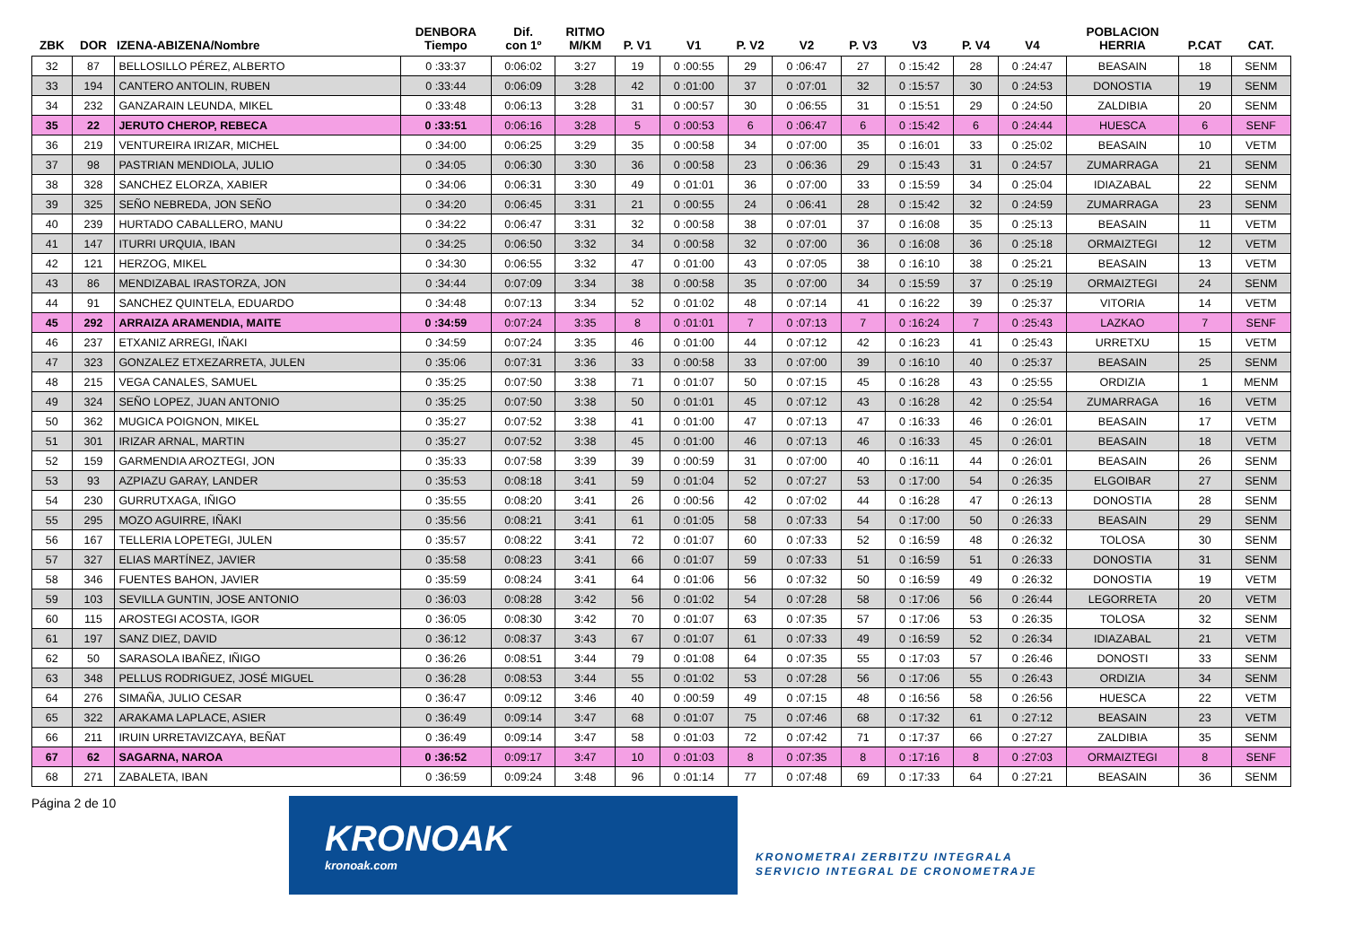| ZBK | DOR | IZENA-ABIZENA/Nombre | DENBORA Tiempo | Dif. con 1º | RITMO M/KM | P. V1 | V1 | P. V2 | V2 | P. V3 | V3 | P. V4 | V4 | POBLACION HERRIA | P.CAT | CAT. |
| --- | --- | --- | --- | --- | --- | --- | --- | --- | --- | --- | --- | --- | --- | --- | --- | --- |
| 32 | 87 | BELLOSILLO PÉREZ, ALBERTO | 0 :33:37 | 0:06:02 | 3:27 | 19 | 0 :00:55 | 29 | 0 :06:47 | 27 | 0 :15:42 | 28 | 0 :24:47 | BEASAIN | 18 | SENM |
| 33 | 194 | CANTERO ANTOLIN, RUBEN | 0 :33:44 | 0:06:09 | 3:28 | 42 | 0 :01:00 | 37 | 0 :07:01 | 32 | 0 :15:57 | 30 | 0 :24:53 | DONOSTIA | 19 | SENM |
| 34 | 232 | GANZARAIN LEUNDA, MIKEL | 0 :33:48 | 0:06:13 | 3:28 | 31 | 0 :00:57 | 30 | 0 :06:55 | 31 | 0 :15:51 | 29 | 0 :24:50 | ZALDIBIA | 20 | SENM |
| 35 | 22 | JERUTO CHEROP, REBECA | 0 :33:51 | 0:06:16 | 3:28 | 5 | 0 :00:53 | 6 | 0 :06:47 | 6 | 0 :15:42 | 6 | 0 :24:44 | HUESCA | 6 | SENF |
| 36 | 219 | VENTUREIRA IRIZAR, MICHEL | 0 :34:00 | 0:06:25 | 3:29 | 35 | 0 :00:58 | 34 | 0 :07:00 | 35 | 0 :16:01 | 33 | 0 :25:02 | BEASAIN | 10 | VETM |
| 37 | 98 | PASTRIAN MENDIOLA, JULIO | 0 :34:05 | 0:06:30 | 3:30 | 36 | 0 :00:58 | 23 | 0 :06:36 | 29 | 0 :15:43 | 31 | 0 :24:57 | ZUMARRAGA | 21 | SENM |
| 38 | 328 | SANCHEZ ELORZA, XABIER | 0 :34:06 | 0:06:31 | 3:30 | 49 | 0 :01:01 | 36 | 0 :07:00 | 33 | 0 :15:59 | 34 | 0 :25:04 | IDIAZABAL | 22 | SENM |
| 39 | 325 | SEÑO NEBREDA, JON SEÑO | 0 :34:20 | 0:06:45 | 3:31 | 21 | 0 :00:55 | 24 | 0 :06:41 | 28 | 0 :15:42 | 32 | 0 :24:59 | ZUMARRAGA | 23 | SENM |
| 40 | 239 | HURTADO CABALLERO, MANU | 0 :34:22 | 0:06:47 | 3:31 | 32 | 0 :00:58 | 38 | 0 :07:01 | 37 | 0 :16:08 | 35 | 0 :25:13 | BEASAIN | 11 | VETM |
| 41 | 147 | ITURRI URQUIA, IBAN | 0 :34:25 | 0:06:50 | 3:32 | 34 | 0 :00:58 | 32 | 0 :07:00 | 36 | 0 :16:08 | 36 | 0 :25:18 | ORMAIZTEGI | 12 | VETM |
| 42 | 121 | HERZOG, MIKEL | 0 :34:30 | 0:06:55 | 3:32 | 47 | 0 :01:00 | 43 | 0 :07:05 | 38 | 0 :16:10 | 38 | 0 :25:21 | BEASAIN | 13 | VETM |
| 43 | 86 | MENDIZABAL IRASTORZA, JON | 0 :34:44 | 0:07:09 | 3:34 | 38 | 0 :00:58 | 35 | 0 :07:00 | 34 | 0 :15:59 | 37 | 0 :25:19 | ORMAIZTEGI | 24 | SENM |
| 44 | 91 | SANCHEZ QUINTELA, EDUARDO | 0 :34:48 | 0:07:13 | 3:34 | 52 | 0 :01:02 | 48 | 0 :07:14 | 41 | 0 :16:22 | 39 | 0 :25:37 | VITORIA | 14 | VETM |
| 45 | 292 | ARRAIZA ARAMENDIA, MAITE | 0 :34:59 | 0:07:24 | 3:35 | 8 | 0 :01:01 | 7 | 0 :07:13 | 7 | 0 :16:24 | 7 | 0 :25:43 | LAZKAO | 7 | SENF |
| 46 | 237 | ETXANIZ ARREGI, IÑAKI | 0 :34:59 | 0:07:24 | 3:35 | 46 | 0 :01:00 | 44 | 0 :07:12 | 42 | 0 :16:23 | 41 | 0 :25:43 | URRETXU | 15 | VETM |
| 47 | 323 | GONZALEZ ETXEZARRETA, JULEN | 0 :35:06 | 0:07:31 | 3:36 | 33 | 0 :00:58 | 33 | 0 :07:00 | 39 | 0 :16:10 | 40 | 0 :25:37 | BEASAIN | 25 | SENM |
| 48 | 215 | VEGA CANALES, SAMUEL | 0 :35:25 | 0:07:50 | 3:38 | 71 | 0 :01:07 | 50 | 0 :07:15 | 45 | 0 :16:28 | 43 | 0 :25:55 | ORDIZIA | 1 | MENM |
| 49 | 324 | SEÑO LOPEZ, JUAN ANTONIO | 0 :35:25 | 0:07:50 | 3:38 | 50 | 0 :01:01 | 45 | 0 :07:12 | 43 | 0 :16:28 | 42 | 0 :25:54 | ZUMARRAGA | 16 | VETM |
| 50 | 362 | MUGICA POIGNON, MIKEL | 0 :35:27 | 0:07:52 | 3:38 | 41 | 0 :01:00 | 47 | 0 :07:13 | 47 | 0 :16:33 | 46 | 0 :26:01 | BEASAIN | 17 | VETM |
| 51 | 301 | IRIZAR ARNAL, MARTIN | 0 :35:27 | 0:07:52 | 3:38 | 45 | 0 :01:00 | 46 | 0 :07:13 | 46 | 0 :16:33 | 45 | 0 :26:01 | BEASAIN | 18 | VETM |
| 52 | 159 | GARMENDIA AROZTEGI, JON | 0 :35:33 | 0:07:58 | 3:39 | 39 | 0 :00:59 | 31 | 0 :07:00 | 40 | 0 :16:11 | 44 | 0 :26:01 | BEASAIN | 26 | SENM |
| 53 | 93 | AZPIAZU GARAY, LANDER | 0 :35:53 | 0:08:18 | 3:41 | 59 | 0 :01:04 | 52 | 0 :07:27 | 53 | 0 :17:00 | 54 | 0 :26:35 | ELGOIBAR | 27 | SENM |
| 54 | 230 | GURRUTXAGA, IÑIGO | 0 :35:55 | 0:08:20 | 3:41 | 26 | 0 :00:56 | 42 | 0 :07:02 | 44 | 0 :16:28 | 47 | 0 :26:13 | DONOSTIA | 28 | SENM |
| 55 | 295 | MOZO AGUIRRE, IÑAKI | 0 :35:56 | 0:08:21 | 3:41 | 61 | 0 :01:05 | 58 | 0 :07:33 | 54 | 0 :17:00 | 50 | 0 :26:33 | BEASAIN | 29 | SENM |
| 56 | 167 | TELLERIA LOPETEGI, JULEN | 0 :35:57 | 0:08:22 | 3:41 | 72 | 0 :01:07 | 60 | 0 :07:33 | 52 | 0 :16:59 | 48 | 0 :26:32 | TOLOSA | 30 | SENM |
| 57 | 327 | ELIAS MARTÍNEZ, JAVIER | 0 :35:58 | 0:08:23 | 3:41 | 66 | 0 :01:07 | 59 | 0 :07:33 | 51 | 0 :16:59 | 51 | 0 :26:33 | DONOSTIA | 31 | SENM |
| 58 | 346 | FUENTES BAHON, JAVIER | 0 :35:59 | 0:08:24 | 3:41 | 64 | 0 :01:06 | 56 | 0 :07:32 | 50 | 0 :16:59 | 49 | 0 :26:32 | DONOSTIA | 19 | VETM |
| 59 | 103 | SEVILLA GUNTIN, JOSE ANTONIO | 0 :36:03 | 0:08:28 | 3:42 | 56 | 0 :01:02 | 54 | 0 :07:28 | 58 | 0 :17:06 | 56 | 0 :26:44 | LEGORRETA | 20 | VETM |
| 60 | 115 | AROSTEGI ACOSTA, IGOR | 0 :36:05 | 0:08:30 | 3:42 | 70 | 0 :01:07 | 63 | 0 :07:35 | 57 | 0 :17:06 | 53 | 0 :26:35 | TOLOSA | 32 | SENM |
| 61 | 197 | SANZ DIEZ, DAVID | 0 :36:12 | 0:08:37 | 3:43 | 67 | 0 :01:07 | 61 | 0 :07:33 | 49 | 0 :16:59 | 52 | 0 :26:34 | IDIAZABAL | 21 | VETM |
| 62 | 50 | SARASOLA IBAÑEZ, IÑIGO | 0 :36:26 | 0:08:51 | 3:44 | 79 | 0 :01:08 | 64 | 0 :07:35 | 55 | 0 :17:03 | 57 | 0 :26:46 | DONOSTI | 33 | SENM |
| 63 | 348 | PELLUS RODRIGUEZ, JOSÉ MIGUEL | 0 :36:28 | 0:08:53 | 3:44 | 55 | 0 :01:02 | 53 | 0 :07:28 | 56 | 0 :17:06 | 55 | 0 :26:43 | ORDIZIA | 34 | SENM |
| 64 | 276 | SIMAÑA, JULIO CESAR | 0 :36:47 | 0:09:12 | 3:46 | 40 | 0 :00:59 | 49 | 0 :07:15 | 48 | 0 :16:56 | 58 | 0 :26:56 | HUESCA | 22 | VETM |
| 65 | 322 | ARAKAMA LAPLACE, ASIER | 0 :36:49 | 0:09:14 | 3:47 | 68 | 0 :01:07 | 75 | 0 :07:46 | 68 | 0 :17:32 | 61 | 0 :27:12 | BEASAIN | 23 | VETM |
| 66 | 211 | IRUIN URRETAVIZCAYA, BEÑAT | 0 :36:49 | 0:09:14 | 3:47 | 58 | 0 :01:03 | 72 | 0 :07:42 | 71 | 0 :17:37 | 66 | 0 :27:27 | ZALDIBIA | 35 | SENM |
| 67 | 62 | SAGARNA, NAROA | 0 :36:52 | 0:09:17 | 3:47 | 10 | 0 :01:03 | 8 | 0 :07:35 | 8 | 0 :17:16 | 8 | 0 :27:03 | ORMAIZTEGI | 8 | SENF |
| 68 | 271 | ZABALETA, IBAN | 0 :36:59 | 0:09:24 | 3:48 | 96 | 0 :01:14 | 77 | 0 :07:48 | 69 | 0 :17:33 | 64 | 0 :27:21 | BEASAIN | 36 | SENM |
Página 2 de 10
KRONOAK
kronoak.com
KRONOMETRAI ZERBITZU INTEGRALA
SERVICIO INTEGRAL DE CRONOMETRAJE